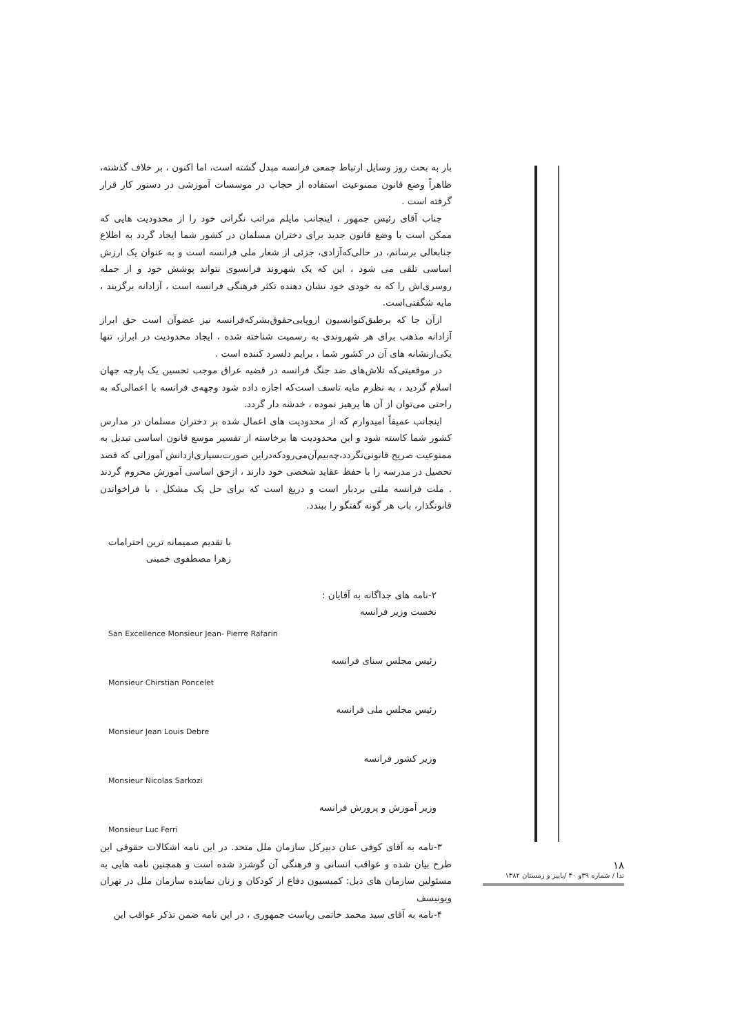بار به بحث روز وسایل ارتباط جمعی فرانسه مبدل گشته است، اما اکنون ، بر خلاف گذشته، ظاهراً وضع قانون ممنوعیت استفاده از حجاب در موسسات آموزشی در دستور کار قرار گرفته است .
جناب آقای رئیس جمهور ، اینجانب مایلم مراتب نگرانی خود را از محدودیت هایی که ممکن است با وضع قانون جدید برای دختران مسلمان در کشور شما ایجاد گردد به اطلاع جنابعالی برسانم، در حالی‌که‌آزادی، جزئی از شعار ملی فرانسه است و به عنوان یک ارزش اساسی تلقی می شود ، این که یک شهروند فرانسوی نتواند پوشش خود و از جمله روسری‌اش را که به خودی خود نشان دهنده تکثر فرهنگی فرانسه است ، آزادانه برگزیند ، مایه شگفتی‌است.
ازآن جا که برطبق‌کنوانسیون اروپایی‌حقوق‌بشرکه‌فرانسه نیز عضوآن است حق ابراز آزادانه مذهب برای هر شهروندی به رسمیت شناخته شده ، ایجاد محدودیت در ابراز، تنها یکی‌ازنشانه های آن در کشور شما ، برایم دلسرد کننده است .
در موقعیتی‌که تلاش‌های ضد جنگ فرانسه در قضیه عراق موجب تحسین یک پارچه جهان اسلام گردید ، به نظرم مایه تاسف است‌که اجازه داده شود وجهه‌ی فرانسه با اعمالی‌که به راحتی می‌توان از آن ها پرهیز نموده ، خدشه دار گردد.
اینجانب عمیقاً امیدوارم که از محدودیت های اعمال شده بر دختران مسلمان در مدارس کشور شما کاسته شود و این محدودیت ها برخاسته از تفسیر موسع قانون اساسی تبدیل به ممنوعیت صریح قانونی‌نگردد،چه‌بیم‌آن‌می‌رودکه‌دراین صورت‌بسیاری‌ازدانش آموزانی که قصد تحصیل در مدرسه را با حفظ عقاید شخصی خود دارند ، ازحق اساسی آموزش محروم گردند . ملت فرانسه ملتی بردبار است و دریغ است که برای حل یک مشکل ، با فراخواندن قانونگذار، باب هر گونه گفتگو را ببندد.
با تقدیم صمیمانه ترین احترامات
زهرا مصطفوی خمینی
۲-نامه های جداگانه به آقایان :
نخست وزیر فرانسه
San Excellence Monsieur Jean- Pierre Rafarin
رئیس مجلس سنای فرانسه
Monsieur Chirstian Poncelet
رئیس مجلس ملی فرانسه
Monsieur Jean Louis Debre
وزیر کشور فرانسه
Monsieur Nicolas Sarkozi
وزیر آموزش و پرورش فرانسه
Monsieur Luc Ferri
۳-نامه به آقای کوفی عنان دبیرکل سازمان ملل متحد. در این نامه اشکالات حقوقی این طرح بیان شده و عواقب انسانی و فرهنگی آن گوشزد شده است و همچنین نامه هایی به مسئولین سازمان های ذیل: کمیسیون دفاع از کودکان و زنان نماینده سازمان ملل در تهران ویونیسف
۴-نامه به آقای سید محمد خاتمی ریاست جمهوری ، در این نامه ضمن تذکر عواقب این
۱۸
ندا / شماره ۳۹و ۴۰ /پاییز و زمستان ۱۳۸۲